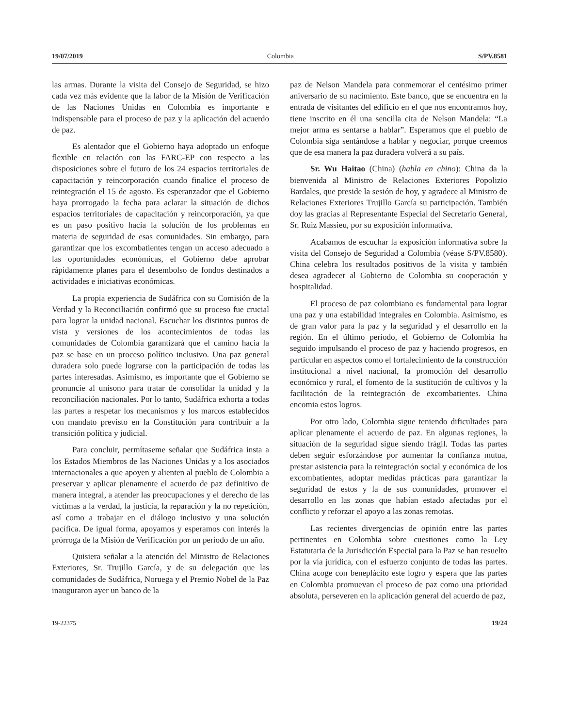19/07/2019 Colombia S/PV.8581
las armas. Durante la visita del Consejo de Seguridad, se hizo cada vez más evidente que la labor de la Misión de Verificación de las Naciones Unidas en Colombia es importante e indispensable para el proceso de paz y la aplicación del acuerdo de paz.
Es alentador que el Gobierno haya adoptado un enfoque flexible en relación con las FARC-EP con respecto a las disposiciones sobre el futuro de los 24 espacios territoriales de capacitación y reincorporación cuando finalice el proceso de reintegración el 15 de agosto. Es esperanzador que el Gobierno haya prorrogado la fecha para aclarar la situación de dichos espacios territoriales de capacitación y reincorporación, ya que es un paso positivo hacia la solución de los problemas en materia de seguridad de esas comunidades. Sin embargo, para garantizar que los excombatientes tengan un acceso adecuado a las oportunidades económicas, el Gobierno debe aprobar rápidamente planes para el desembolso de fondos destinados a actividades e iniciativas económicas.
La propia experiencia de Sudáfrica con su Comisión de la Verdad y la Reconciliación confirmó que su proceso fue crucial para lograr la unidad nacional. Escuchar los distintos puntos de vista y versiones de los acontecimientos de todas las comunidades de Colombia garantizará que el camino hacia la paz se base en un proceso político inclusivo. Una paz general duradera solo puede lograrse con la participación de todas las partes interesadas. Asimismo, es importante que el Gobierno se pronuncie al unísono para tratar de consolidar la unidad y la reconciliación nacionales. Por lo tanto, Sudáfrica exhorta a todas las partes a respetar los mecanismos y los marcos establecidos con mandato previsto en la Constitución para contribuir a la transición política y judicial.
Para concluir, permítaseme señalar que Sudáfrica insta a los Estados Miembros de las Naciones Unidas y a los asociados internacionales a que apoyen y alienten al pueblo de Colombia a preservar y aplicar plenamente el acuerdo de paz definitivo de manera integral, a atender las preocupaciones y el derecho de las víctimas a la verdad, la justicia, la reparación y la no repetición, así como a trabajar en el diálogo inclusivo y una solución pacífica. De igual forma, apoyamos y esperamos con interés la prórroga de la Misión de Verificación por un período de un año.
Quisiera señalar a la atención del Ministro de Relaciones Exteriores, Sr. Trujillo García, y de su delegación que las comunidades de Sudáfrica, Noruega y el Premio Nobel de la Paz inauguraron ayer un banco de la
paz de Nelson Mandela para conmemorar el centésimo primer aniversario de su nacimiento. Este banco, que se encuentra en la entrada de visitantes del edificio en el que nos encontramos hoy, tiene inscrito en él una sencilla cita de Nelson Mandela: “La mejor arma es sentarse a hablar”. Esperamos que el pueblo de Colombia siga sentándose a hablar y negociar, porque creemos que de esa manera la paz duradera volverá a su país.
Sr. Wu Haitao (China) (habla en chino): China da la bienvenida al Ministro de Relaciones Exteriores Popolizio Bardales, que preside la sesión de hoy, y agradece al Ministro de Relaciones Exteriores Trujillo García su participación. También doy las gracias al Representante Especial del Secretario General, Sr. Ruiz Massieu, por su exposición informativa.
Acabamos de escuchar la exposición informativa sobre la visita del Consejo de Seguridad a Colombia (véase S/PV.8580). China celebra los resultados positivos de la visita y también desea agradecer al Gobierno de Colombia su cooperación y hospitalidad.
El proceso de paz colombiano es fundamental para lograr una paz y una estabilidad integrales en Colombia. Asimismo, es de gran valor para la paz y la seguridad y el desarrollo en la región. En el último período, el Gobierno de Colombia ha seguido impulsando el proceso de paz y haciendo progresos, en particular en aspectos como el fortalecimiento de la construcción institucional a nivel nacional, la promoción del desarrollo económico y rural, el fomento de la sustitución de cultivos y la facilitación de la reintegración de excombatientes. China encomia estos logros.
Por otro lado, Colombia sigue teniendo dificultades para aplicar plenamente el acuerdo de paz. En algunas regiones, la situación de la seguridad sigue siendo frágil. Todas las partes deben seguir esforzándose por aumentar la confianza mutua, prestar asistencia para la reintegración social y económica de los excombatientes, adoptar medidas prácticas para garantizar la seguridad de estos y la de sus comunidades, promover el desarrollo en las zonas que habían estado afectadas por el conflicto y reforzar el apoyo a las zonas remotas.
Las recientes divergencias de opinión entre las partes pertinentes en Colombia sobre cuestiones como la Ley Estatutaria de la Jurisdicción Especial para la Paz se han resuelto por la vía jurídica, con el esfuerzo conjunto de todas las partes. China acoge con beneplácito este logro y espera que las partes en Colombia promuevan el proceso de paz como una prioridad absoluta, perseveren en la aplicación general del acuerdo de paz,
19-22375 19/24